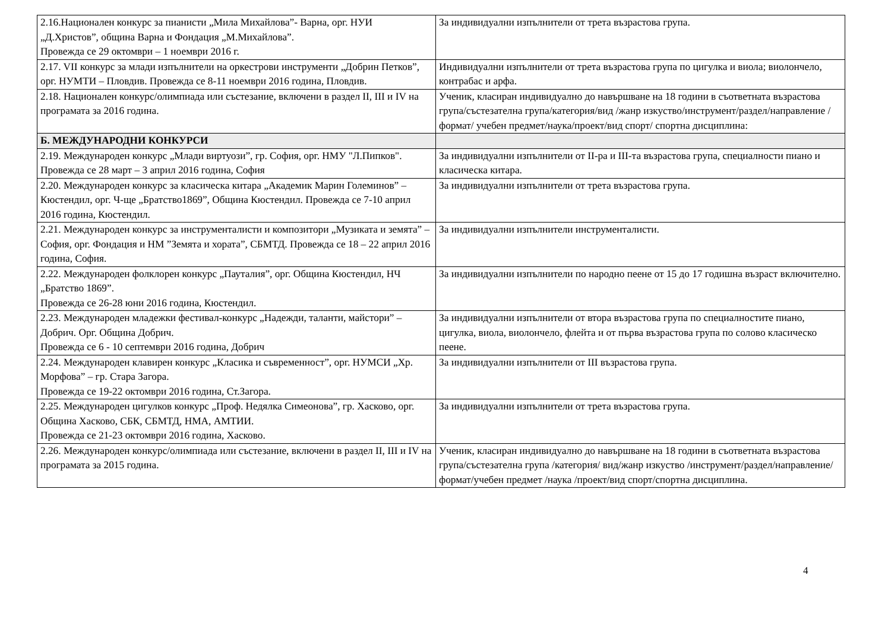| 2.16.Национален конкурс за пианисти „Мила Михайлова”- Варна, орг. НУИ „Д.Христов”, община Варна и Фондация „М.Михайлова”. Провежда се 29 октомври – 1 ноември 2016 г. | За индивидуални изпълнители от трета възрастова група. |
| 2.17. VII конкурс за млади изпълнители на оркестрови инструменти „Добрин Петков”, орг. НУМТИ – Пловдив. Провежда се 8-11 ноември 2016 година, Пловдив. | Индивидуални изпълнители от трета възрастова група по цигулка и виола; виолончело, контрабас и арфа. |
| 2.18. Национален конкурс/олимпиада или състезание, включени в раздел II, III и IV на програмата за 2016 година. | Ученик, класиран индивидуално до навършване на 18 години в съответната възрастова група/състезателна група/категория/вид /жанр изкуство/инструмент/раздел/направление /формат/ учебен предмет/наука/проект/вид спорт/ спортна дисциплина: |
| Б. МЕЖДУНАРОДНИ КОНКУРСИ | |
| 2.19. Международен конкурс „Млади виртуози”, гр. София, орг. НМУ "Л.Пипков". Провежда се 28 март – 3 април 2016 година, София | За индивидуални изпълнители от II-ра и III-та възрастова група, специалности пиано и класическа китара. |
| 2.20. Международен конкурс за класическа китара „Академик Марин Големинов” – Кюстендил, орг. Ч-ще „Братство1869”, Община Кюстендил. Провежда се 7-10 април 2016 година, Кюстендил. | За индивидуални изпълнители от трета възрастова група. |
| 2.21. Международен конкурс за инструменталисти и композитори „Музиката и земята” – София, орг. Фондация и НМ ”Земята и хората”, СБМТД. Провежда се 18 – 22 април 2016 година, София. | За индивидуални изпълнители инструменталисти. |
| 2.22. Международен фолклорен конкурс „Пауталия”, орг. Община Кюстендил, НЧ „Братство 1869”. Провежда се 26-28 юни 2016 година, Кюстендил. | За индивидуални изпълнители по народно пеене от 15 до 17 годишна възраст включително. |
| 2.23. Международен младежки фестивал-конкурс „Надежди, таланти, майстори” – Добрич. Орг. Община Добрич. Провежда се 6 - 10 септември 2016 година, Добрич | За индивидуални изпълнители от втора възрастова група по специалностите пиано, цигулка, виола, виолончело, флейта и от първа възрастова група по солово класическо пеене. |
| 2.24. Международен клавирен конкурс „Класика и съвременност”, орг. НУМСИ „Хр. Морфова” – гр. Стара Загора. Провежда се 19-22 октомври 2016 година, Ст.Загора. | За индивидуални изпълнители от III възрастова група. |
| 2.25. Международен цигулков конкурс „Проф. Недялка Симеонова”, гр. Хасково, орг. Община Хасково, СБК, СБМТД, НМА, АМТИИ. Провежда се 21-23 октомври 2016 година, Хасково. | За индивидуални изпълнители от трета възрастова група. |
| 2.26. Международен конкурс/олимпиада или състезание, включени в раздел II, III и IV на програмата за 2015 година. | Ученик, класиран индивидуално до навършване на 18 години в съответната възрастова група/състезателна група /категория/ вид/жанр изкуство /инструмент/раздел/направление/формат/учебен предмет /наука /проект/вид спорт/спортна дисциплина. |
4